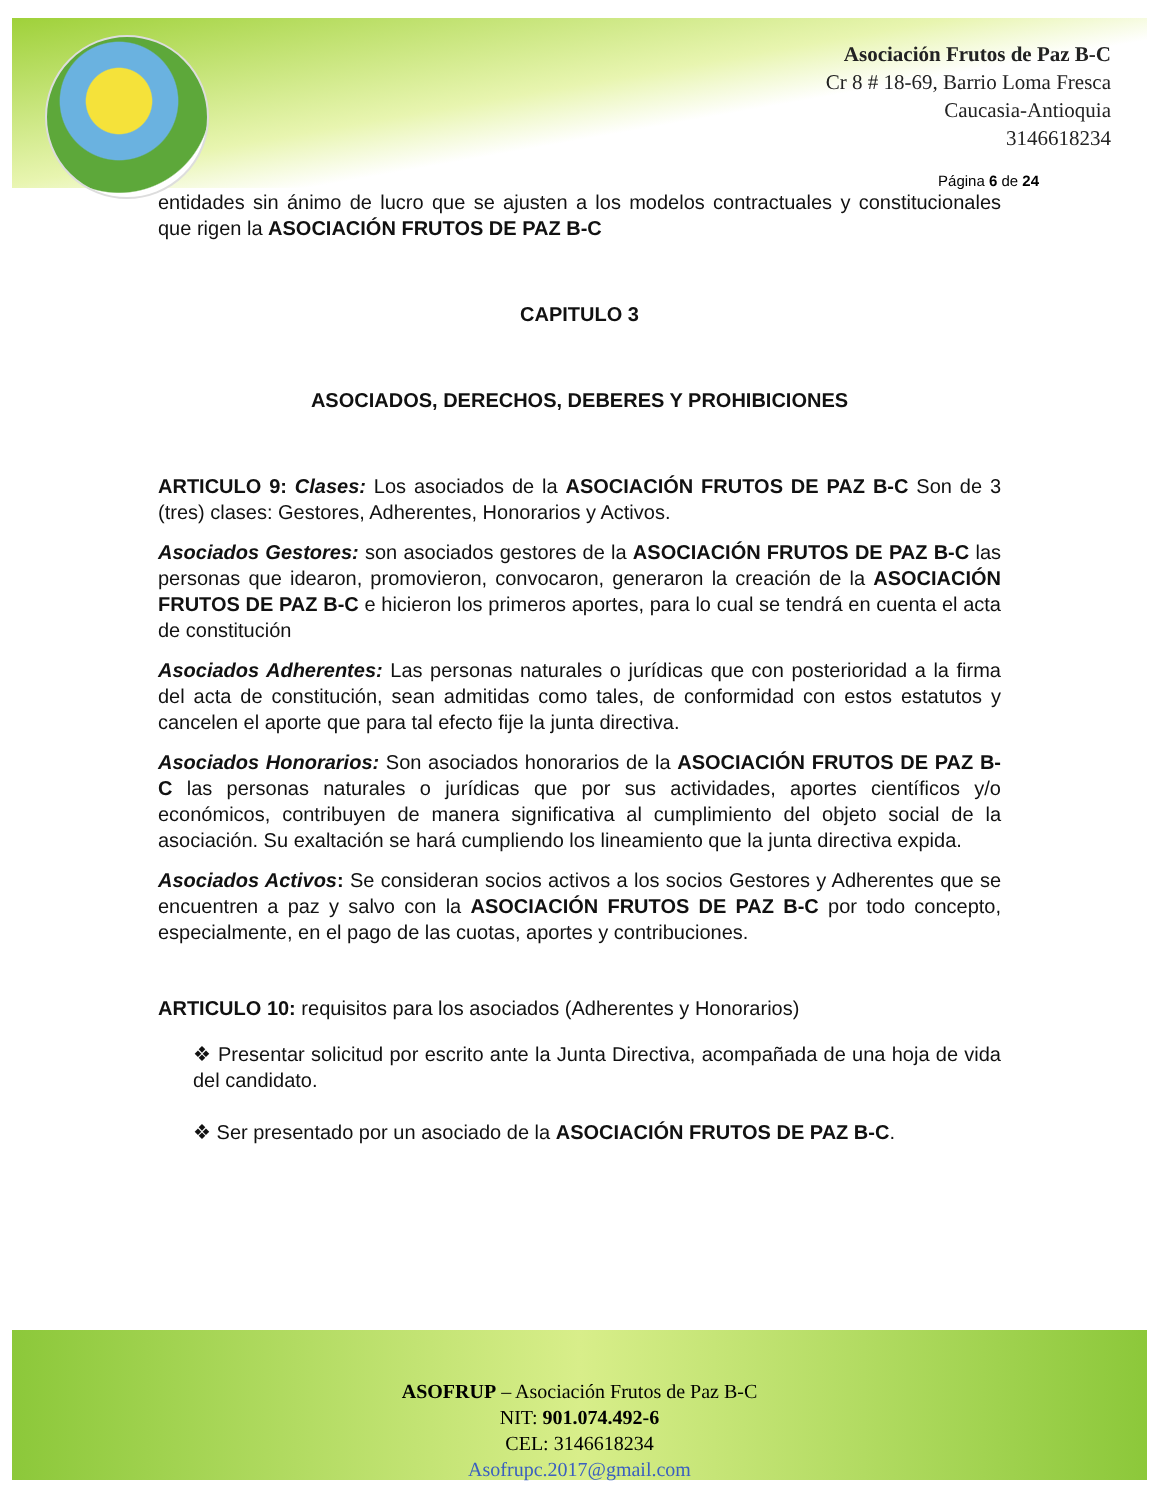Asociación Frutos de Paz B-C
Cr 8 # 18-69, Barrio Loma Fresca
Caucasia-Antioquia
3146618234
Página 6 de 24
entidades sin ánimo de lucro que se ajusten a los modelos contractuales y constitucionales que rigen la ASOCIACIÓN FRUTOS DE PAZ B-C
CAPITULO 3
ASOCIADOS, DERECHOS, DEBERES Y PROHIBICIONES
ARTICULO 9: Clases: Los asociados de la ASOCIACIÓN FRUTOS DE PAZ B-C Son de 3 (tres) clases: Gestores, Adherentes, Honorarios y Activos.
Asociados Gestores: son asociados gestores de la ASOCIACIÓN FRUTOS DE PAZ B-C las personas que idearon, promovieron, convocaron, generaron la creación de la ASOCIACIÓN FRUTOS DE PAZ B-C e hicieron los primeros aportes, para lo cual se tendrá en cuenta el acta de constitución
Asociados Adherentes: Las personas naturales o jurídicas que con posterioridad a la firma del acta de constitución, sean admitidas como tales, de conformidad con estos estatutos y cancelen el aporte que para tal efecto fije la junta directiva.
Asociados Honorarios: Son asociados honorarios de la ASOCIACIÓN FRUTOS DE PAZ B-C las personas naturales o jurídicas que por sus actividades, aportes científicos y/o económicos, contribuyen de manera significativa al cumplimiento del objeto social de la asociación. Su exaltación se hará cumpliendo los lineamiento que la junta directiva expida.
Asociados Activos: Se consideran socios activos a los socios Gestores y Adherentes que se encuentren a paz y salvo con la ASOCIACIÓN FRUTOS DE PAZ B-C por todo concepto, especialmente, en el pago de las cuotas, aportes y contribuciones.
ARTICULO 10: requisitos para los asociados (Adherentes y Honorarios)
❖ Presentar solicitud por escrito ante la Junta Directiva, acompañada de una hoja de vida del candidato.
❖ Ser presentado por un asociado de la ASOCIACIÓN FRUTOS DE PAZ B-C.
ASOFRUP – Asociación Frutos de Paz B-C
NIT: 901.074.492-6
CEL: 3146618234
Asofrupc.2017@gmail.com